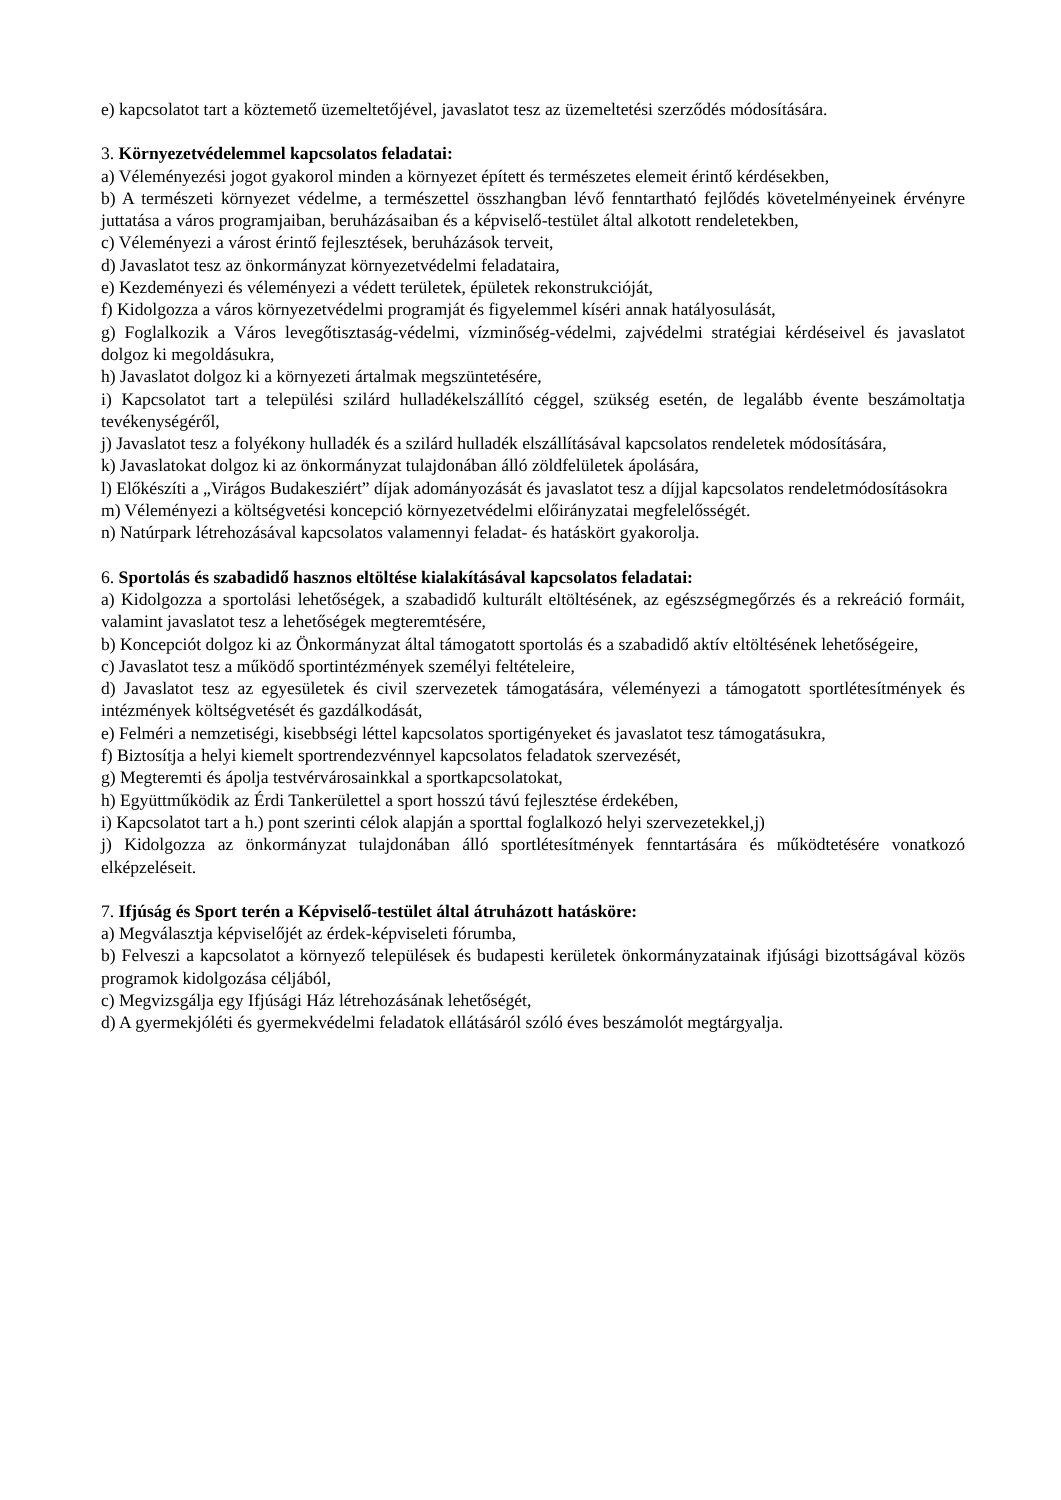e) kapcsolatot tart a köztemető üzemeltetőjével, javaslatot tesz az üzemeltetési szerződés módosítására.
3. Környezetvédelemmel kapcsolatos feladatai:
a) Véleményezési jogot gyakorol minden a környezet épített és természetes elemeit érintő kérdésekben,
b) A természeti környezet védelme, a természettel összhangban lévő fenntartható fejlődés követelményeinek érvényre juttatása a város programjaiban, beruházásaiban és a képviselő-testület által alkotott rendeletekben,
c) Véleményezi a várost érintő fejlesztések, beruházások terveit,
d) Javaslatot tesz az önkormányzat környezetvédelmi feladataira,
e) Kezdeményezi és véleményezi a védett területek, épületek rekonstrukcióját,
f) Kidolgozza a város környezetvédelmi programját és figyelemmel kíséri annak hatályosulását,
g) Foglalkozik a Város levegőtisztaság-védelmi, vízminőség-védelmi, zajvédelmi stratégiai kérdéseivel és javaslatot dolgoz ki megoldásukra,
h) Javaslatot dolgoz ki a környezeti ártalmak megszüntetésére,
i) Kapcsolatot tart a települési szilárd hulladékelszállító céggel, szükség esetén, de legalább évente beszámoltatja tevékenységéről,
j) Javaslatot tesz a folyékony hulladék és a szilárd hulladék elszállításával kapcsolatos rendeletek módosítására,
k) Javaslatokat dolgoz ki az önkormányzat tulajdonában álló zöldfelületek ápolására,
l) Előkészíti a „Virágos Budakesziért” díjak adományozását és javaslatot tesz a díjjal kapcsolatos rendeletmódosításokra
m) Véleményezi a költségvetési koncepció környezetvédelmi előirányzatai megfelelősségét.
n) Natúrpark létrehozásával kapcsolatos valamennyi feladat- és hatáskört gyakorolja.
6. Sportolás és szabadidő hasznos eltöltése kialakításával kapcsolatos feladatai:
a) Kidolgozza a sportolási lehetőségek, a szabadidő kulturált eltöltésének, az egészségmegőrzés és a rekreáció formáit, valamint javaslatot tesz a lehetőségek megteremtésére,
b) Koncepciót dolgoz ki az Önkormányzat által támogatott sportolás és a szabadidő aktív eltöltésének lehetőségeire,
c) Javaslatot tesz a működő sportintézmények személyi feltételeire,
d) Javaslatot tesz az egyesületek és civil szervezetek támogatására, véleményezi a támogatott sportlétesítmények és intézmények költségvetését és gazdálkodását,
e) Felméri a nemzetiségi, kisebbségi léttel kapcsolatos sportigényeket és javaslatot tesz támogatásukra,
f) Biztosítja a helyi kiemelt sportrendezvénnyel kapcsolatos feladatok szervezését,
g) Megteremti és ápolja testvérvárosainkkal a sportkapcsolatokat,
h) Együttműködik az Érdi Tankerülettel a sport hosszú távú fejlesztése érdekében,
i) Kapcsolatot tart a h.) pont szerinti célok alapján a sporttal foglalkozó helyi szervezetekkel,j)
j) Kidolgozza az önkormányzat tulajdonában álló sportlétesítmények fenntartására és működtetésére vonatkozó elképzeléseit.
7. Ifjúság és Sport terén a Képviselő-testület által átruházott hatásköre:
a) Megválasztja képviselőjét az érdek-képviseleti fórumba,
b) Felveszi a kapcsolatot a környező települések és budapesti kerületek önkormányzatainak ifjúsági bizottságával közös programok kidolgozása céljából,
c) Megvizsgálja egy Ifjúsági Ház létrehozásának lehetőségét,
d) A gyermekjóléti és gyermekvédelmi feladatok ellátásáról szóló éves beszámolót megtárgyalja.